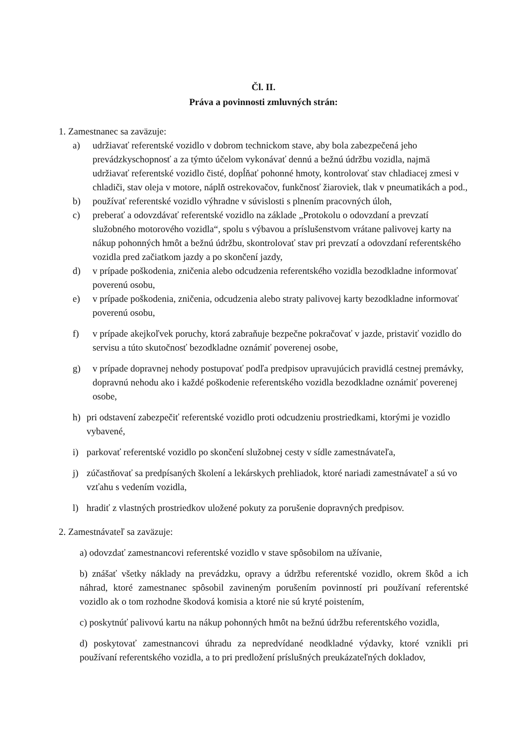Čl. II.
Práva a povinnosti zmluvných strán:
1. Zamestnanec sa zaväzuje:
a) udržiavať referentské vozidlo v dobrom technickom stave, aby bola zabezpečená jeho prevádzkyschopnosť a za týmto účelom vykonávať dennú a bežnú údržbu vozidla, najmä udržiavať referentské vozidlo čisté, dopĺňať pohonné hmoty, kontrolovať stav chladiacej zmesi v chladiči, stav oleja v motore, náplň ostrekovačov, funkčnosť žiaroviek, tlak v pneumatikách a pod.,
b) používať referentské vozidlo výhradne v súvislosti s plnením pracovných úloh,
c) preberať a odovzdávať referentské vozidlo na základe „Protokolu o odovzdaní a prevzatí služobného motorového vozidla“, spolu s výbavou a príslušenstvom vrátane palivovej karty na nákup pohonných hmôt a bežnú údržbu, skontrolovať stav pri prevzatí a odovzdaní referentského vozidla pred začiatkom jazdy a po skončení jazdy,
d) v prípade poškodenia, zničenia alebo odcudzenia referentského vozidla bezodkladne informovať poverenú osobu,
e) v prípade poškodenia, zničenia, odcudzenia alebo straty palivovej karty bezodkladne informovať poverenú osobu,
f) v prípade akejkoľvek poruchy, ktorá zabraňuje bezpečne pokračovať v jazde, pristaviť vozidlo do servisu a túto skutočnosť bezodkladne oznámiť poverenej osobe,
g) v prípade dopravnej nehody postupovať podľa predpisov upravujúcich pravidlá cestnej premávky, dopravnú nehodu ako i každé poškodenie referentského vozidla bezodkladne oznámiť poverenej osobe,
h) pri odstavení zabezpečiť referentské vozidlo proti odcudzeniu prostriedkami, ktorými je vozidlo vybavené,
i) parkovať referentské vozidlo po skončení služobnej cesty v sídle zamestnávateľa,
j) zúčastňovať sa predpísaných školení a lekárskych prehliadok, ktoré nariadi zamestnávateľ a sú vo vzťahu s vedením vozidla,
l) hradiť z vlastných prostriedkov uložené pokuty za porušenie dopravných predpisov.
2. Zamestnávateľ sa zaväzuje:
a) odovzdať zamestnancovi referentské vozidlo v stave spôsobilom na užívanie,
b) znášať všetky náklady na prevádzku, opravy a údržbu referentské vozidlo, okrem škôd a ich náhrad, ktoré zamestnanec spôsobil zavineným porušením povinností pri používaní referentské vozidlo ak o tom rozhodne škodová komisia a ktoré nie sú kryté poistením,
c) poskytnúť palivovú kartu na nákup pohonných hmôt na bežnú údržbu referentského vozidla,
d) poskytovať zamestnancovi úhradu za nepredvídané neodkladné výdavky, ktoré vznikli pri používaní referentského vozidla, a to pri predložení príslušných preukázateľných dokladov,